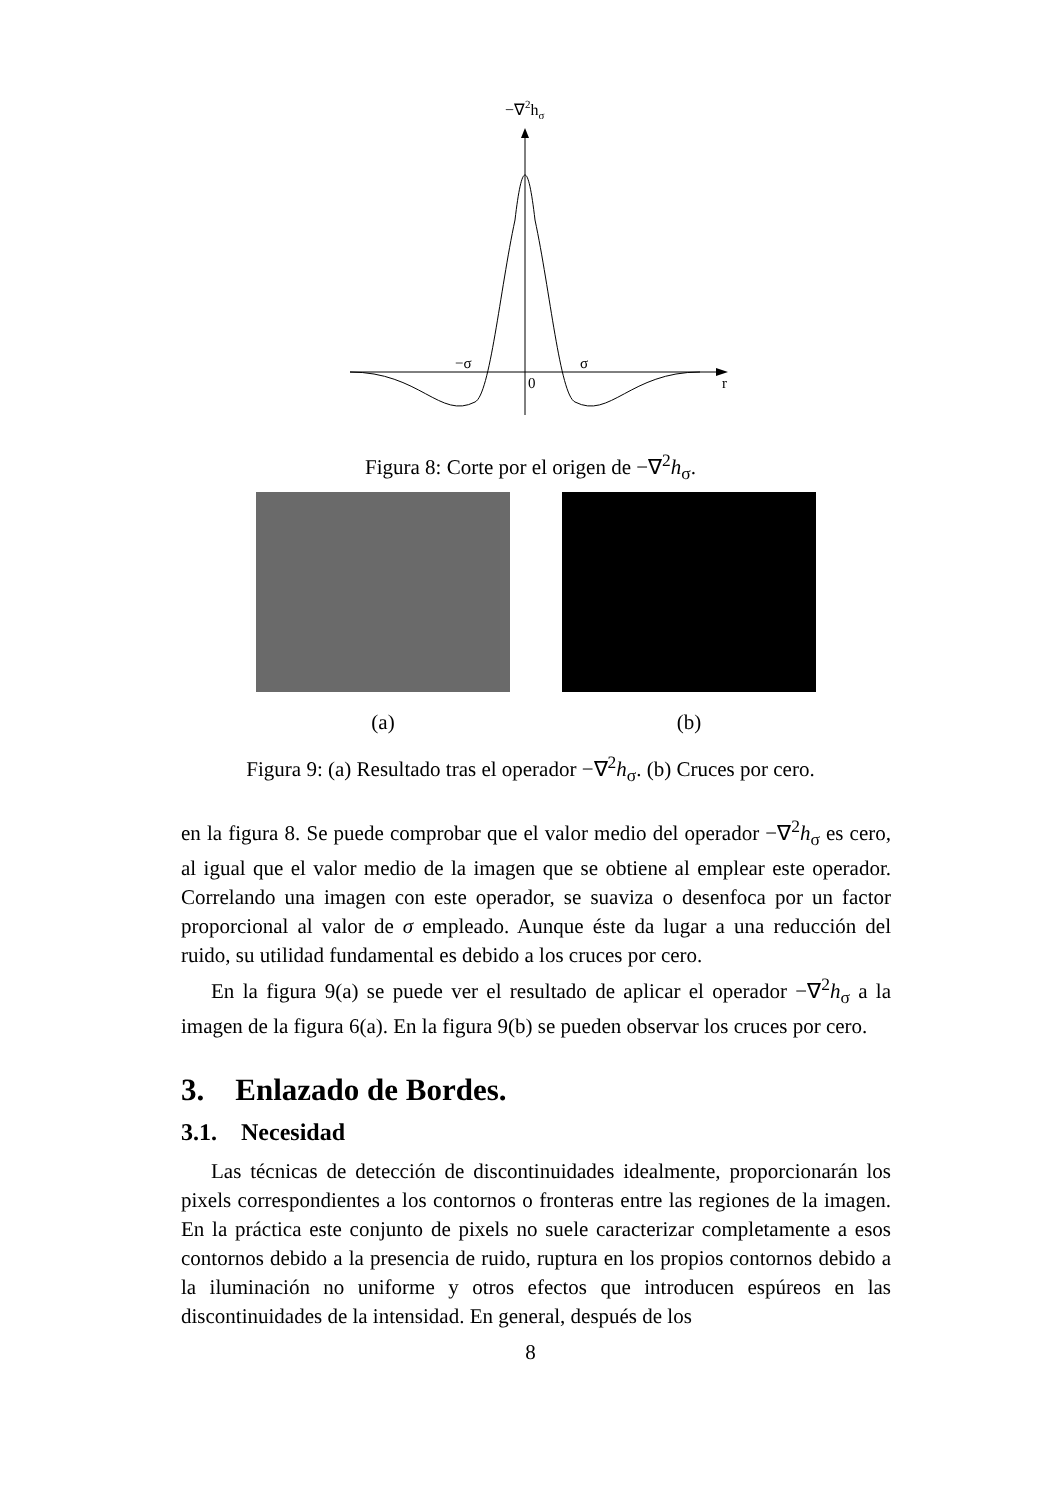−∇2hσ
−σ
σ
0
r
Figura 8: Corte por el origen de −∇<sup>2</sup>h<sub>σ</sub>.
(a) (b)
Figura 9: (a) Resultado tras el operador −∇<sup>2</sup>h<sub>σ</sub>. (b) Cruces por cero.
en la figura 8. Se puede comprobar que el valor medio del operador −∇<sup>2</sup>h<sub>σ</sub> es cero, al igual que el valor medio de la imagen que se obtiene al emplear este operador. Correlando una imagen con este operador, se suaviza o desenfoca por un factor proporcional al valor de σ empleado. Aunque éste da lugar a una reducción del ruido, su utilidad fundamental es debido a los cruces por cero.
En la figura 9(a) se puede ver el resultado de aplicar el operador −∇<sup>2</sup>h<sub>σ</sub> a la imagen de la figura 6(a). En la figura 9(b) se pueden observar los cruces por cero.
3. Enlazado de Bordes.
3.1. Necesidad
Las técnicas de detección de discontinuidades idealmente, proporcionarán los pixels correspondientes a los contornos o fronteras entre las regiones de la imagen. En la práctica este conjunto de pixels no suele caracterizar completamente a esos contornos debido a la presencia de ruido, ruptura en los propios contornos debido a la iluminación no uniforme y otros efectos que introducen espúreos en las discontinuidades de la intensidad. En general, después de los
8